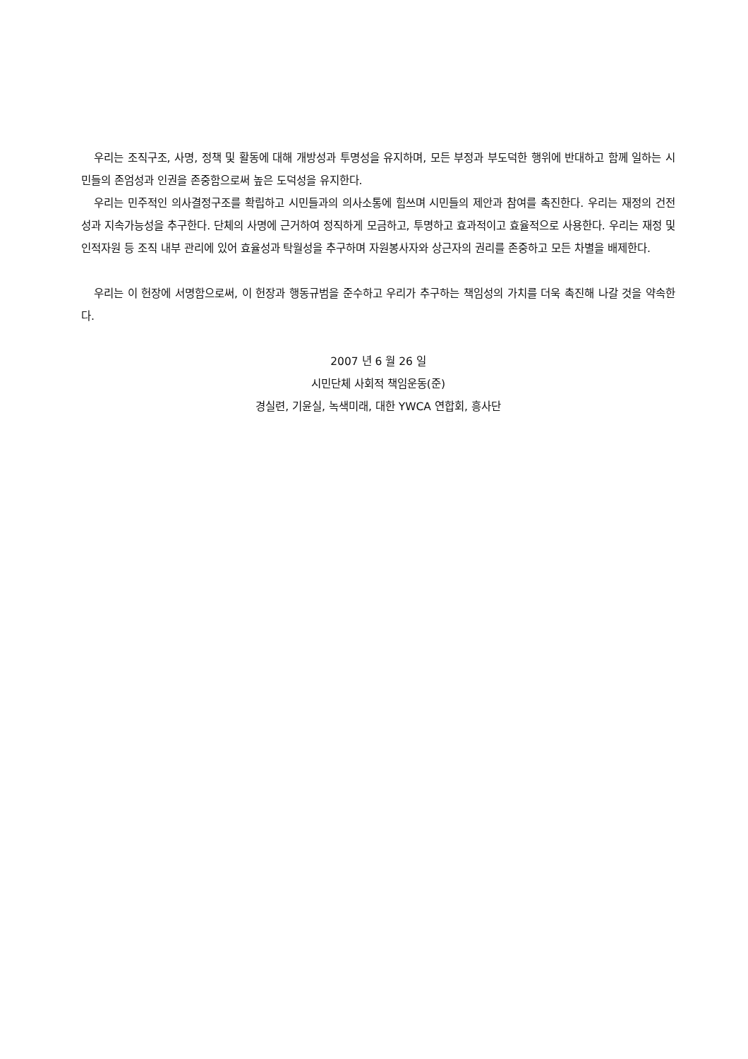우리는 조직구조, 사명, 정책 및 활동에 대해 개방성과 투명성을 유지하며, 모든 부정과 부도덕한 행위에 반대하고 함께 일하는 시민들의 존엄성과 인권을 존중함으로써 높은 도덕성을 유지한다.
우리는 민주적인 의사결정구조를 확립하고 시민들과의 의사소통에 힘쓰며 시민들의 제안과 참여를 촉진한다. 우리는 재정의 건전성과 지속가능성을 추구한다. 단체의 사명에 근거하여 정직하게 모금하고, 투명하고 효과적이고 효율적으로 사용한다. 우리는 재정 및 인적자원 등 조직 내부 관리에 있어 효율성과 탁월성을 추구하며 자원봉사자와 상근자의 권리를 존중하고 모든 차별을 배제한다.
우리는 이 헌장에 서명함으로써, 이 헌장과 행동규범을 준수하고 우리가 추구하는 책임성의 가치를 더욱 촉진해 나갈 것을 약속한다.
2007 년 6 월 26 일
시민단체 사회적 책임운동(준)
경실련, 기윤실, 녹색미래, 대한 YWCA 연합회, 흥사단